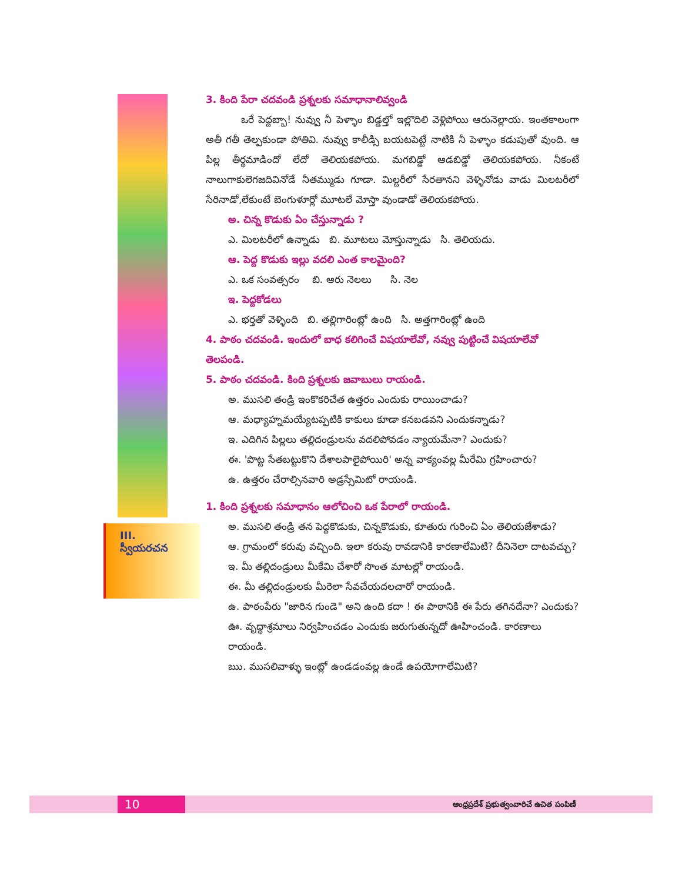III. స్వీయరచన
3. కింది పేరా చదవండి ప్రశ్నలకు సమాధానాలివ్వండి
ఒరే పెద్దబ్బా! నువ్వు నీ పెళ్ళాం బిడ్డల్తో ఇల్లొదిలి వెళ్లిపోయి ఆరునెల్లాయ. ఇంతకాలంగా అతీ గతీ తెల్పకుండా పోతివి. నువ్వు కాలీడ్సి బయటపెట్టే నాటికి నీ పెళ్ళాం కడుపుతో వుంది. ఆ పిల్ల తీర్థమాడిందో లేదో తెలియకపోయ. మగబిడ్డో ఆడబిడ్డో తెలియకపోయ. నీకంటే నాలుగాకులెగజదివినోడే నీతమ్ముడు గూడా. మిల్టరీలో సేరతానని వెళ్ళినోడు వాడు మిలటరీలో సేరినాడో,లేకుంటే బెంగుళూర్లో మూటలే మోస్తా వుండాడో తెలియకపోయ.
అ. చిన్న కొడుకు ఏం చేస్తున్నాడు ?
ఎ. మిలటరీలో ఉన్నాడు బి. మూటలు మోస్తున్నాడు సి. తెలియదు.
ఆ. పెద్ద కొడుకు ఇల్లు వదలి ఎంత కాలమైంది?
ఎ. ఒక సంవత్సరం బి. ఆరు నెలలు సి. నెల
ఇ. పెద్దకోడలు
ఎ. భర్తతో వెళ్ళింది బి. తల్లిగారింట్లో ఉంది సి. అత్తగారింట్లో ఉంది
4. పాఠం చదవండి. ఇందులో బాధ కలిగించే విషయాలేవో, నవ్వు పుట్టించే విషయాలేవో తెలపండి.
5. పాఠం చదవండి. కింది ప్రశ్నలకు జవాబులు రాయండి.
అ. ముసలి తండ్రి ఇంకొకరిచేత ఉత్తరం ఎందుకు రాయించాడు?
ఆ. మధ్యాహ్నమయ్యేటప్పటికి కాకులు కూడా కనబడవని ఎందుకన్నాడు?
ఇ. ఎదిగిన పిల్లలు తల్లిదండ్రులను వదలిపోవడం న్యాయమేనా? ఎందుకు?
ఈ. 'పొట్ట సేతబట్టుకొని దేశాలపాలైపోయిరి' అన్న వాక్యంవల్ల మీరేమి గ్రహించారు?
ఉ. ఉత్తరం చేరాల్సినవారి అడ్రస్సేమిటో రాయండి.
1. కింది ప్రశ్నలకు సమాధానం ఆలోచించి ఒక పేరాలో రాయండి.
అ. ముసలి తండ్రి తన పెద్దకొడుకు, చిన్నకొడుకు, కూతురు గురించి ఏం తెలియజేశాడు?
ఆ. గ్రామంలో కరువు వచ్చింది. ఇలా కరువు రావడానికి కారణాలేమిటి? దీనినెలా దాటవచ్చు?
ఇ. మీ తల్లిదండ్రులు మీకేమి చేశారో సొంత మాటల్లో రాయండి.
ఈ. మీ తల్లిదండ్రులకు మీరెలా సేవచేయదలచారో రాయండి.
ఉ. పాఠంపేరు "జారిన గుండె" అని ఉంది కదా ! ఈ పాఠానికి ఈ పేరు తగినదేనా? ఎందుకు?
ఊ. వృద్ధాశ్రమాలు నిర్వహించడం ఎందుకు జరుగుతున్నదో ఊహించండి. కారణాలు రాయండి.
ఋ. ముసలివాళ్ళు ఇంట్లో ఉండడంవల్ల ఉండే ఉపయోగాలేమిటి?
10
ఆంధ్రప్రదేశ్ ప్రభుత్వంవారిచే ఉచిత పంపిణీ